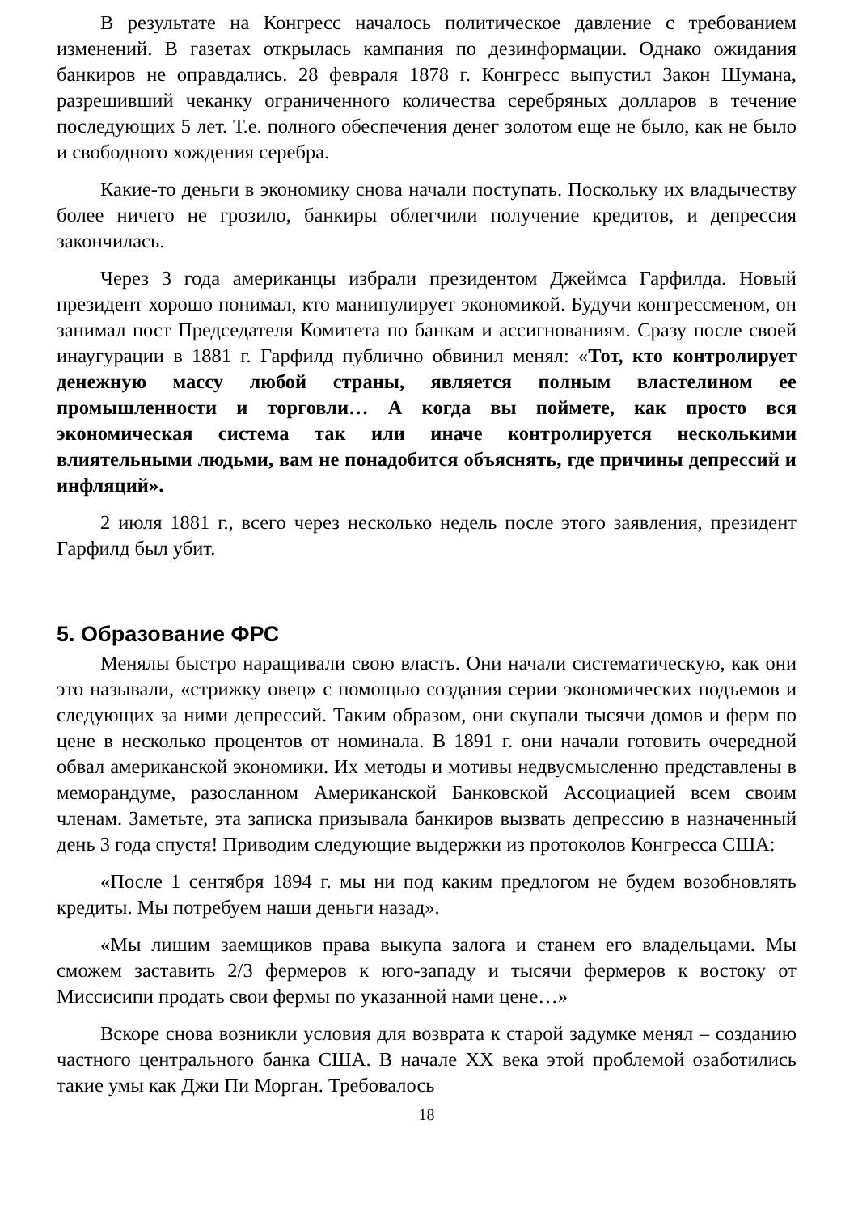В результате на Конгресс началось политическое давление с требованием изменений. В газетах открылась кампания по дезинформации. Однако ожидания банкиров не оправдались. 28 февраля 1878 г. Конгресс выпустил Закон Шумана, разрешивший чеканку ограниченного количества серебряных долларов в течение последующих 5 лет. Т.е. полного обеспечения денег золотом еще не было, как не было и свободного хождения серебра.
Какие-то деньги в экономику снова начали поступать. Поскольку их владычеству более ничего не грозило, банкиры облегчили получение кредитов, и депрессия закончилась.
Через 3 года американцы избрали президентом Джеймса Гарфилда. Новый президент хорошо понимал, кто манипулирует экономикой. Будучи конгрессменом, он занимал пост Председателя Комитета по банкам и ассигнованиям. Сразу после своей инаугурации в 1881 г. Гарфилд публично обвинил менял: «Тот, кто контролирует денежную массу любой страны, является полным властелином ее промышленности и торговли… А когда вы поймете, как просто вся экономическая система так или иначе контролируется несколькими влиятельными людьми, вам не понадобится объяснять, где причины депрессий и инфляций».
2 июля 1881 г., всего через несколько недель после этого заявления, президент Гарфилд был убит.
5. Образование ФРС
Менялы быстро наращивали свою власть. Они начали систематическую, как они это называли, «стрижку овец» с помощью создания серии экономических подъемов и следующих за ними депрессий. Таким образом, они скупали тысячи домов и ферм по цене в несколько процентов от номинала. В 1891 г. они начали готовить очередной обвал американской экономики. Их методы и мотивы недвусмысленно представлены в меморандуме, разосланном Американской Банковской Ассоциацией всем своим членам. Заметьте, эта записка призывала банкиров вызвать депрессию в назначенный день 3 года спустя! Приводим следующие выдержки из протоколов Конгресса США:
«После 1 сентября 1894 г. мы ни под каким предлогом не будем возобновлять кредиты. Мы потребуем наши деньги назад».
«Мы лишим заемщиков права выкупа залога и станем его владельцами. Мы сможем заставить 2/3 фермеров к юго-западу и тысячи фермеров к востоку от Миссисипи продать свои фермы по указанной нами цене…»
Вскоре снова возникли условия для возврата к старой задумке менял – созданию частного центрального банка США. В начале XX века этой проблемой озаботились такие умы как Джи Пи Морган. Требовалось
18